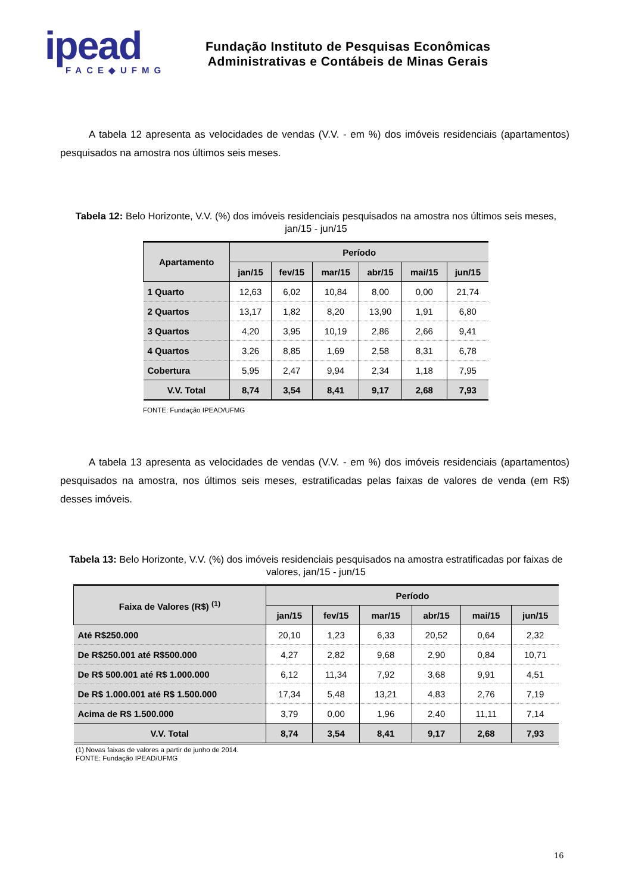ipead
FACE◆UFMG
Fundação Instituto de Pesquisas Econômicas
Administrativas e Contábeis de Minas Gerais
A tabela 12 apresenta as velocidades de vendas (V.V. - em %) dos imóveis residenciais (apartamentos) pesquisados na amostra nos últimos seis meses.
Tabela 12: Belo Horizonte, V.V. (%) dos imóveis residenciais pesquisados na amostra nos últimos seis meses, jan/15 - jun/15
| Apartamento | Período | | | | | |
| --- | --- | --- | --- | --- | --- | --- |
| | jan/15 | fev/15 | mar/15 | abr/15 | mai/15 | jun/15 |
| 1 Quarto | 12,63 | 6,02 | 10,84 | 8,00 | 0,00 | 21,74 |
| 2 Quartos | 13,17 | 1,82 | 8,20 | 13,90 | 1,91 | 6,80 |
| 3 Quartos | 4,20 | 3,95 | 10,19 | 2,86 | 2,66 | 9,41 |
| 4 Quartos | 3,26 | 8,85 | 1,69 | 2,58 | 8,31 | 6,78 |
| Cobertura | 5,95 | 2,47 | 9,94 | 2,34 | 1,18 | 7,95 |
| V.V. Total | 8,74 | 3,54 | 8,41 | 9,17 | 2,68 | 7,93 |
FONTE: Fundação IPEAD/UFMG
A tabela 13 apresenta as velocidades de vendas (V.V. - em %) dos imóveis residenciais (apartamentos) pesquisados na amostra, nos últimos seis meses, estratificadas pelas faixas de valores de venda (em R$) desses imóveis.
Tabela 13: Belo Horizonte, V.V. (%) dos imóveis residenciais pesquisados na amostra estratificadas por faixas de valores, jan/15 - jun/15
| Faixa de Valores (R$) <sup>(1)</sup> | Período | | | | | |
| --- | --- | --- | --- | --- | --- | --- |
| | jan/15 | fev/15 | mar/15 | abr/15 | mai/15 | jun/15 |
| Até R$250.000 | 20,10 | 1,23 | 6,33 | 20,52 | 0,64 | 2,32 |
| De R$250.001 até R$500.000 | 4,27 | 2,82 | 9,68 | 2,90 | 0,84 | 10,71 |
| De R$ 500.001 até R$ 1.000.000 | 6,12 | 11,34 | 7,92 | 3,68 | 9,91 | 4,51 |
| De R$ 1.000.001 até R$ 1.500.000 | 17,34 | 5,48 | 13,21 | 4,83 | 2,76 | 7,19 |
| Acima de R$ 1.500.000 | 3,79 | 0,00 | 1,96 | 2,40 | 11,11 | 7,14 |
| V.V. Total | 8,74 | 3,54 | 8,41 | 9,17 | 2,68 | 7,93 |
(1) Novas faixas de valores a partir de junho de 2014.
FONTE: Fundação IPEAD/UFMG
16